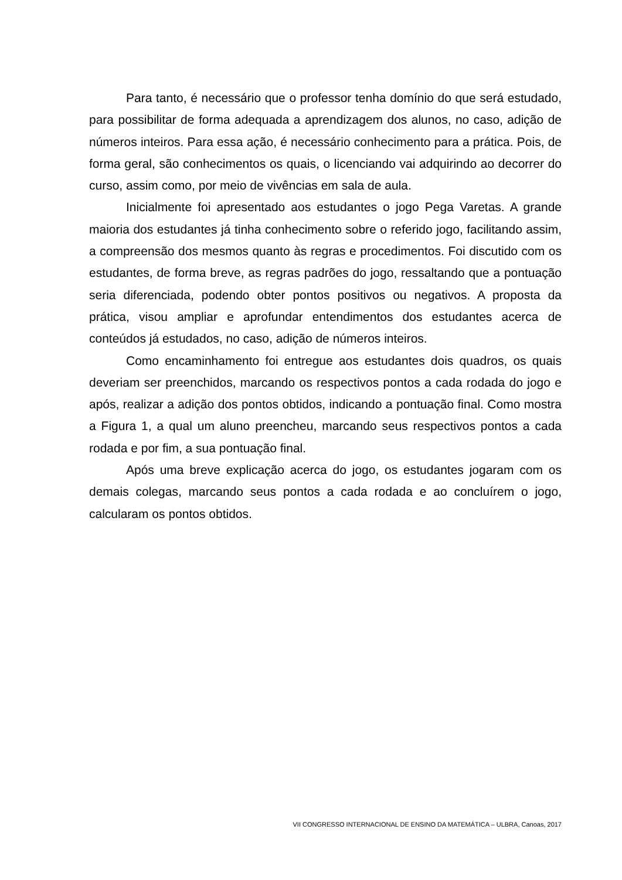Para tanto, é necessário que o professor tenha domínio do que será estudado, para possibilitar de forma adequada a aprendizagem dos alunos, no caso, adição de números inteiros. Para essa ação, é necessário conhecimento para a prática. Pois, de forma geral, são conhecimentos os quais, o licenciando vai adquirindo ao decorrer do curso, assim como, por meio de vivências em sala de aula.
Inicialmente foi apresentado aos estudantes o jogo Pega Varetas. A grande maioria dos estudantes já tinha conhecimento sobre o referido jogo, facilitando assim, a compreensão dos mesmos quanto às regras e procedimentos. Foi discutido com os estudantes, de forma breve, as regras padrões do jogo, ressaltando que a pontuação seria diferenciada, podendo obter pontos positivos ou negativos. A proposta da prática, visou ampliar e aprofundar entendimentos dos estudantes acerca de conteúdos já estudados, no caso, adição de números inteiros.
Como encaminhamento foi entregue aos estudantes dois quadros, os quais deveriam ser preenchidos, marcando os respectivos pontos a cada rodada do jogo e após, realizar a adição dos pontos obtidos, indicando a pontuação final. Como mostra a Figura 1, a qual um aluno preencheu, marcando seus respectivos pontos a cada rodada e por fim, a sua pontuação final.
Após uma breve explicação acerca do jogo, os estudantes jogaram com os demais colegas, marcando seus pontos a cada rodada e ao concluírem o jogo, calcularam os pontos obtidos.
VII CONGRESSO INTERNACIONAL DE ENSINO DA MATEMÁTICA – ULBRA, Canoas, 2017